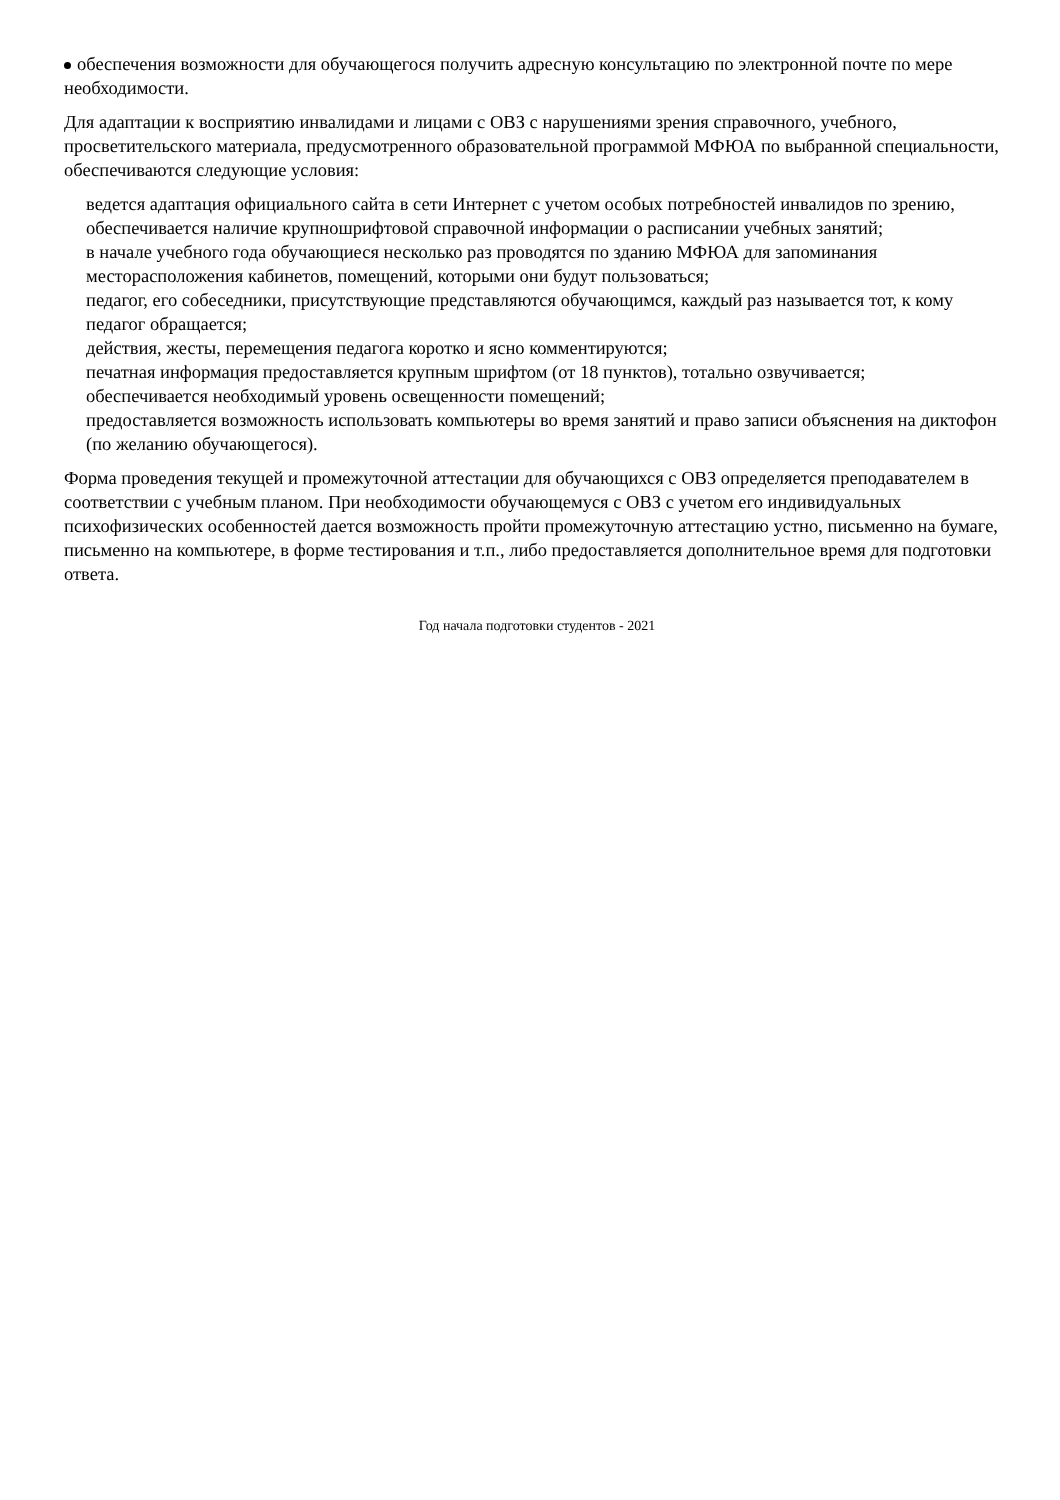обеспечения возможности для обучающегося получить адресную консультацию по электронной почте по мере необходимости.
Для адаптации к восприятию инвалидами и лицами с ОВЗ с нарушениями зрения справочного, учебного, просветительского материала, предусмотренного образовательной программой МФЮА по выбранной специальности, обеспечиваются следующие условия:
ведется адаптация официального сайта в сети Интернет с учетом особых потребностей инвалидов по зрению, обеспечивается наличие крупношрифтовой справочной информации о расписании учебных занятий;
в начале учебного года обучающиеся несколько раз проводятся по зданию МФЮА для запоминания месторасположения кабинетов, помещений, которыми они будут пользоваться;
педагог, его собеседники, присутствующие представляются обучающимся, каждый раз называется тот, к кому педагог обращается;
действия, жесты, перемещения педагога коротко и ясно комментируются;
печатная информация предоставляется крупным шрифтом (от 18 пунктов), тотально озвучивается;
обеспечивается необходимый уровень освещенности помещений;
предоставляется возможность использовать компьютеры во время занятий и право записи объяснения на диктофон (по желанию обучающегося).
Форма проведения текущей и промежуточной аттестации для обучающихся с ОВЗ определяется преподавателем в соответствии с учебным планом. При необходимости обучающемуся с ОВЗ с учетом его индивидуальных психофизических особенностей дается возможность пройти промежуточную аттестацию устно, письменно на бумаге, письменно на компьютере, в форме тестирования и т.п., либо предоставляется дополнительное время для подготовки ответа.
Год начала подготовки студентов - 2021